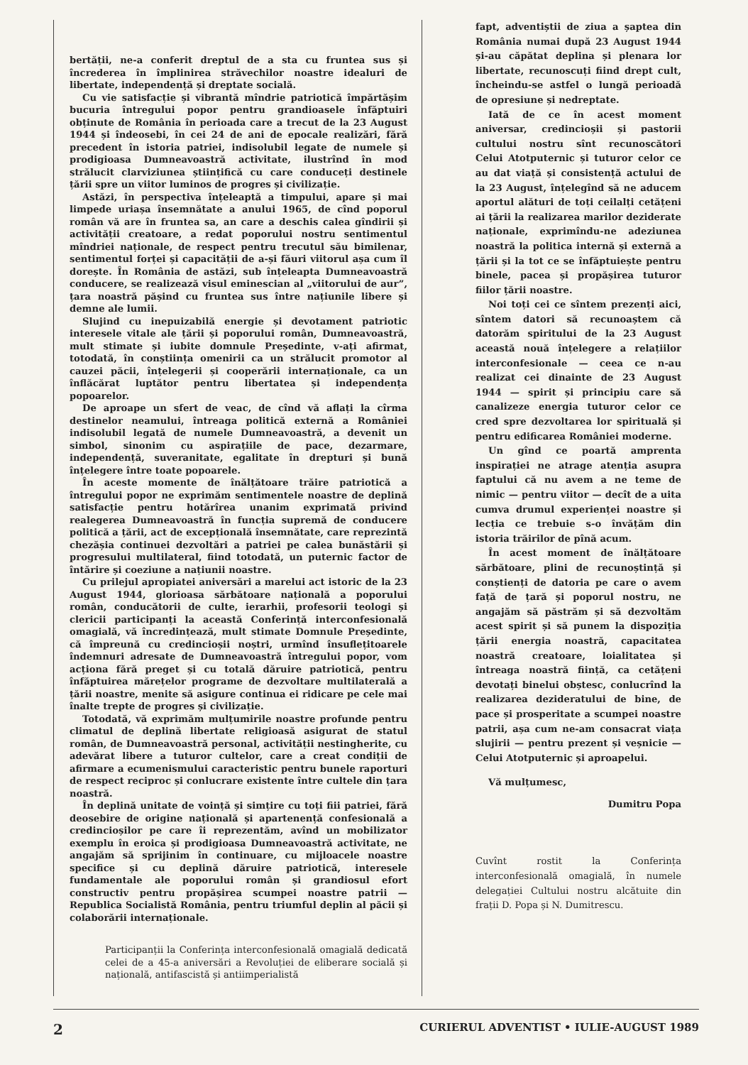bertății, ne-a conferit dreptul de a sta cu fruntea sus și încrederea în împlinirea străvechilor noastre idealuri de libertate, independență și dreptate socială.
Cu vie satisfacție și vibrantă mîndrie patriotică împărtășim bucuria întregului popor pentru grandioasele înfăptuiri obținute de România în perioada care a trecut de la 23 August 1944 și îndeosebi, în cei 24 de ani de epocale realizări, fără precedent în istoria patriei, indisolubil legate de numele și prodigioasa Dumneavoastră activitate, ilustrînd în mod strălucit clarviziunea științifică cu care conduceți destinele țării spre un viitor luminos de progres și civilizație.
Astăzi, în perspectiva înțeleaptă a timpului, apare și mai limpede uriașa însemnătate a anului 1965, de cînd poporul român vă are în fruntea sa, an care a deschis calea gîndirii și activității creatoare, a redat poporului nostru sentimentul mîndriei naționale, de respect pentru trecutul său bimilenar, sentimentul forței și capacității de a-și făuri viitorul așa cum îl dorește. În România de astăzi, sub înțeleapta Dumneavoastră conducere, se realizează visul eminescian al „viitorului de aur”, țara noastră pășind cu fruntea sus între națiunile libere și demne ale lumii.
Slujind cu inepuizabilă energie și devotament patriotic interesele vitale ale țării și poporului român, Dumneavoastră, mult stimate și iubite domnule Președinte, v-ați afirmat, totodată, în conștiința omenirii ca un strălucit promotor al cauzei păcii, înțelegerii și cooperării internaționale, ca un înflăcărat luptător pentru libertatea și independența popoarelor.
De aproape un sfert de veac, de cînd vă aflați la cîrma destinelor neamului, întreaga politică externă a României indisolubil legată de numele Dumneavoastră, a devenit un simbol, sinonim cu aspirațiile de pace, dezarmare, independență, suveranitate, egalitate în drepturi și bună înțelegere între toate popoarele.
În aceste momente de înălțătoare trăire patriotică a întregului popor ne exprimăm sentimentele noastre de deplină satisfacție pentru hotărîrea unanim exprimată privind realegerea Dumneavoastră în funcția supremă de conducere politică a țării, act de excepțională însemnătate, care reprezintă chezășia continuei dezvoltări a patriei pe calea bunăstării și progresului multilateral, fiind totodată, un puternic factor de întărire și coeziune a națiunii noastre.
Cu prilejul apropiatei aniversări a marelui act istoric de la 23 August 1944, glorioasa sărbătoare națională a poporului român, conducătorii de culte, ierarhii, profesorii teologi și clericii participanți la această Conferință interconfesională omagială, vă încredințează, mult stimate Domnule Președinte, că împreună cu credincioșii noștri, urmînd însuflețitoarele îndemnuri adresate de Dumneavoastră întregului popor, vom acționa fără preget și cu totală dăruire patriotică, pentru înfăptuirea mărețelor programe de dezvoltare multilaterală a țării noastre, menite să asigure continua ei ridicare pe cele mai înalte trepte de progres și civilizație.
Totodată, vă exprimăm mulțumirile noastre profunde pentru climatul de deplină libertate religioasă asigurat de statul român, de Dumneavoastră personal, activității nestingherite, cu adevărat libere a tuturor cultelor, care a creat condiții de afirmare a ecumenismului caracteristic pentru bunele raporturi de respect reciproc și conlucrare existente între cultele din țara noastră.
În deplină unitate de voință și simțire cu toți fiii patriei, fără deosebire de origine națională și apartenență confesională a credincioșilor pe care îi reprezentăm, avînd un mobilizator exemplu în eroica și prodigioasa Dumneavoastră activitate, ne angajăm să sprijinim în continuare, cu mijloacele noastre specifice și cu deplină dăruire patriotică, interesele fundamentale ale poporului român și grandiosul efort constructiv pentru propășirea scumpei noastre patrii — Republica Socialistă România, pentru triumful deplin al păcii și colaborării internaționale.
Participanții la Conferința interconfesională omagială dedicată celei de a 45-a aniversări a Revoluției de eliberare socială și națională, antifascistă și antiimperialistă
fapt, adventiștii de ziua a șaptea din România numai după 23 August 1944 și-au căpătat deplina și plenara lor libertate, recunoscuți fiind drept cult, încheindu-se astfel o lungă perioadă de opresiune și nedreptate.
Iată de ce în acest moment aniversar, credincioșii și pastorii cultului nostru sînt recunoscători Celui Atotputernic și tuturor celor ce au dat viață și consistență actului de la 23 August, înțelegînd să ne aducem aportul alături de toți ceilalți cetățeni ai țării la realizarea marilor deziderate naționale, exprimîndu-ne adeziunea noastră la politica internă și externă a țării și la tot ce se înfăptuiește pentru binele, pacea și propășirea tuturor fiilor țării noastre.
Noi toți cei ce sîntem prezenți aici, sîntem datori să recunoaștem că datorăm spiritului de la 23 August această nouă înțelegere a relațiilor interconfesionale — ceea ce n-au realizat cei dinainte de 23 August 1944 — spirit și principiu care să canalizeze energia tuturor celor ce cred spre dezvoltarea lor spirituală și pentru edificarea României moderne.
Un gînd ce poartă amprenta inspirației ne atrage atenția asupra faptului că nu avem a ne teme de nimic — pentru viitor — decît de a uita cumva drumul experienței noastre și lecția ce trebuie s-o învățăm din istoria trăirilor de pînă acum.
În acest moment de înălțătoare sărbătoare, plini de recunoștință și conștienți de datoria pe care o avem față de țară și poporul nostru, ne angajăm să păstrăm și să dezvoltăm acest spirit și să punem la dispoziția țării energia noastră, capacitatea noastră creatoare, loialitatea și întreaga noastră ființă, ca cetățeni devotați binelui obștesc, conlucrînd la realizarea dezideratului de bine, de pace și prosperitate a scumpei noastre patrii, așa cum ne-am consacrat viața slujirii — pentru prezent și veșnicie — Celui Atotputernic și aproapelui.
Vă mulțumesc,
Dumitru Popa
Cuvînt rostit la Conferința interconfesională omagială, în numele delegației Cultului nostru alcătuite din frații D. Popa și N. Dumitrescu.
2 CURIERUL ADVENTIST • IULIE-AUGUST 1989